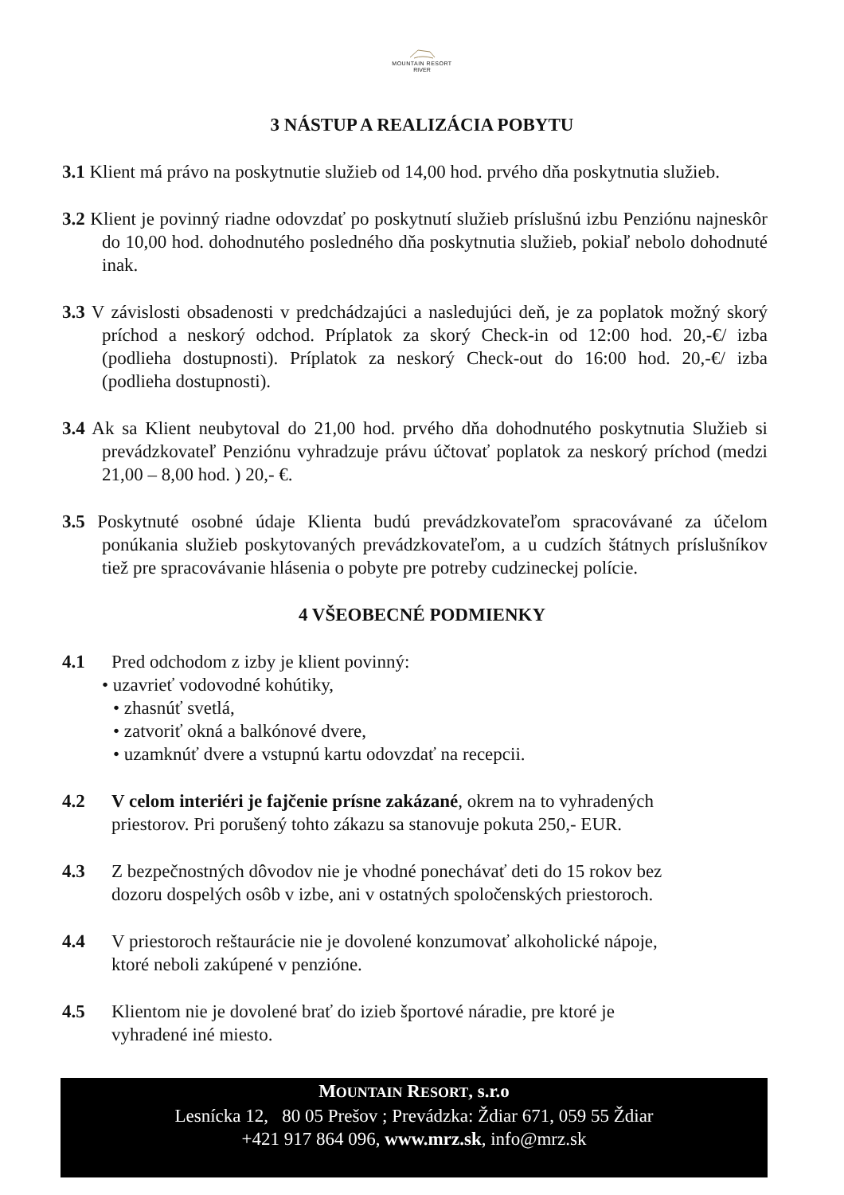MOUNTAIN RESORT
RIVER
3 NÁSTUP A REALIZÁCIA POBYTU
3.1 Klient má právo na poskytnutie služieb od 14,00 hod. prvého dňa poskytnutia služieb.
3.2 Klient je povinný riadne odovzdať po poskytnutí služieb príslušnú izbu Penziónu najneskôr do 10,00 hod. dohodnutého posledného dňa poskytnutia služieb, pokiaľ nebolo dohodnuté inak.
3.3 V závislosti obsadenosti v predchádzajúci a nasledujúci deň, je za poplatok možný skorý príchod a neskorý odchod. Príplatok za skorý Check-in od 12:00 hod. 20,-€/ izba (podlieha dostupnosti). Príplatok za neskorý Check-out do 16:00 hod. 20,-€/ izba (podlieha dostupnosti).
3.4 Ak sa Klient neubytoval do 21,00 hod. prvého dňa dohodnutého poskytnutia Služieb si prevádzkovateľ Penziónu vyhradzuje právu účtovať poplatok za neskorý príchod (medzi 21,00 – 8,00 hod. ) 20,- €.
3.5 Poskytnuté osobné údaje Klienta budú prevádzkovateľom spracovávané za účelom ponúkania služieb poskytovaných prevádzkovateľom, a u cudzích štátnych príslušníkov tiež pre spracovávanie hlásenia o pobyte pre potreby cudzineckej polície.
4 VŠEOBECNÉ PODMIENKY
4.1 Pred odchodom z izby je klient povinný:
• uzavrieť vodovodné kohútiky,
• zhasnúť svetlá,
• zatvoriť okná a balkónové dvere,
• uzamknúť dvere a vstupnú kartu odovzdať na recepcii.
4.2 V celom interiéri je fajčenie prísne zakázané, okrem na to vyhradených
priestorov. Pri porušený tohto zákazu sa stanovuje pokuta 250,- EUR.
4.3 Z bezpečnostných dôvodov nie je vhodné ponechávať deti do 15 rokov bez
dozoru dospelých osôb v izbe, ani v ostatných spoločenských priestoroch.
4.4 V priestoroch reštaurácie nie je dovolené konzumovať alkoholické nápoje,
ktoré neboli zakúpené v penzióne.
4.5 Klientom nie je dovolené brať do izieb športové náradie, pre ktoré je
vyhradené iné miesto.
MOUNTAIN RESORT, s.r.o
Lesnícka 12, 80 05 Prešov ; Prevádzka: Ždiar 671, 059 55 Ždiar
+421 917 864 096, www.mrz.sk, info@mrz.sk